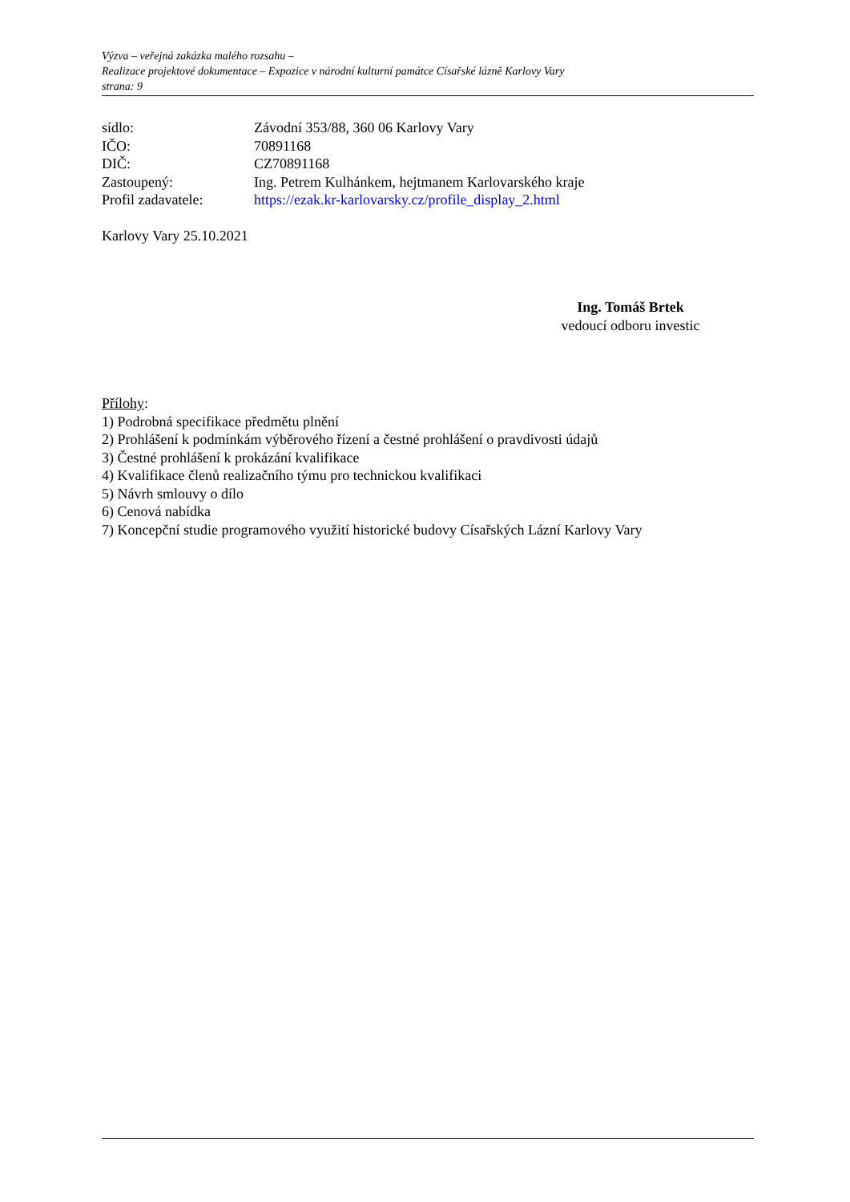Výzva – veřejná zakázka malého rozsahu –
Realizace projektové dokumentace – Expozice v národní kulturní památce Císařské lázně Karlovy Vary
strana: 9
sídlo: Závodní 353/88, 360 06 Karlovy Vary
IČO: 70891168
DIČ: CZ70891168
Zastoupený: Ing. Petrem Kulhánkem, hejtmanem Karlovarského kraje
Profil zadavatele: https://ezak.kr-karlovarsky.cz/profile_display_2.html
Karlovy Vary 25.10.2021
Ing. Tomáš Brtek
vedoucí odboru investic
Přílohy:
1) Podrobná specifikace předmětu plnění
2) Prohlášení k podmínkám výběrového řízení a čestné prohlášení o pravdivosti údajů
3) Čestné prohlášení k prokázání kvalifikace
4) Kvalifikace členů realizačního týmu pro technickou kvalifikaci
5) Návrh smlouvy o dílo
6) Cenová nabídka
7) Koncepční studie programového využití historické budovy Císařských Lázní Karlovy Vary